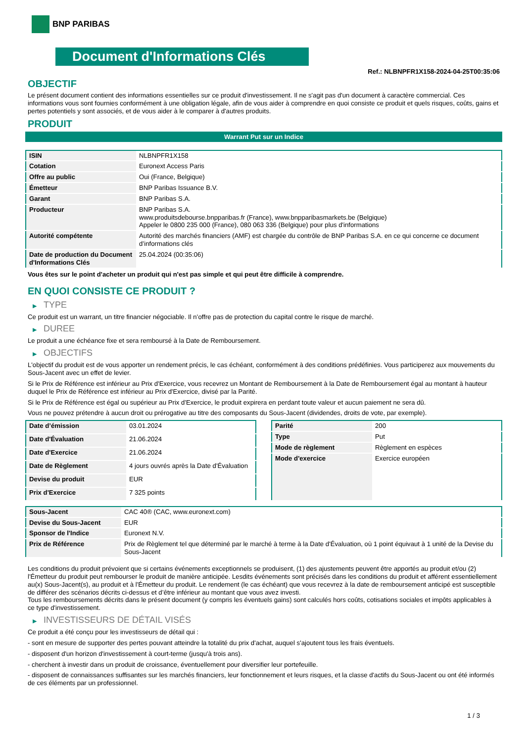BNP PARIBAS
Document d'Informations Clés
Ref.: NLBNPFR1X158-2024-04-25T00:35:06
OBJECTIF
Le présent document contient des informations essentielles sur ce produit d'investissement. Il ne s'agit pas d'un document à caractère commercial. Ces informations vous sont fournies conformément à une obligation légale, afin de vous aider à comprendre en quoi consiste ce produit et quels risques, coûts, gains et pertes potentiels y sont associés, et de vous aider à le comparer à d'autres produits.
PRODUIT
Warrant Put sur un Indice
| ISIN | NLBNPFR1X158 |
| Cotation | Euronext Access Paris |
| Offre au public | Oui (France, Belgique) |
| Émetteur | BNP Paribas Issuance B.V. |
| Garant | BNP Paribas S.A. |
| Producteur | BNP Paribas S.A. www.produitsdebourse.bnpparibas.fr (France), www.bnpparibasmarkets.be (Belgique) Appeler le 0800 235 000 (France), 080 063 336 (Belgique) pour plus d'informations |
| Autorité compétente | Autorité des marchés financiers (AMF) est chargée du contrôle de BNP Paribas S.A. en ce qui concerne ce document d’informations clés |
| Date de production du Document d'Informations Clés | 25.04.2024 (00:35:06) |
Vous êtes sur le point d'acheter un produit qui n'est pas simple et qui peut être difficile à comprendre.
EN QUOI CONSISTE CE PRODUIT ?
▶ TYPE
Ce produit est un warrant, un titre financier négociable. Il n’offre pas de protection du capital contre le risque de marché.
▶ DUREE
Le produit a une échéance fixe et sera remboursé à la Date de Remboursement.
▶ OBJECTIFS
L'objectif du produit est de vous apporter un rendement précis, le cas échéant, conformément à des conditions prédéfinies. Vous participerez aux mouvements du Sous-Jacent avec un effet de levier.
Si le Prix de Référence est inférieur au Prix d'Exercice, vous recevrez un Montant de Remboursement à la Date de Remboursement égal au montant à hauteur duquel le Prix de Référence est inférieur au Prix d'Exercice, divisé par la Parité.
Si le Prix de Référence est égal ou supérieur au Prix d'Exercice, le produit expirera en perdant toute valeur et aucun paiement ne sera dû.
Vous ne pouvez prétendre à aucun droit ou prérogative au titre des composants du Sous-Jacent (dividendes, droits de vote, par exemple).
| Date d’émission | 03.01.2024 |
| Date d'Évaluation | 21.06.2024 |
| Date d'Exercice | 21.06.2024 |
| Date de Règlement | 4 jours ouvrés après la Date d'Évaluation |
| Devise du produit | EUR |
| Prix d'Exercice | 7 325 points |
| Parité | 200 |
| Type | Put |
| Mode de règlement | Règlement en espèces |
| Mode d'exercice | Exercice européen |
| Sous-Jacent | CAC 40® (CAC, www.euronext.com) |
| Devise du Sous-Jacent | EUR |
| Sponsor de l'Indice | Euronext N.V. |
| Prix de Référence | Prix de Règlement tel que déterminé par le marché à terme à la Date d'Évaluation, où 1 point équivaut à 1 unité de la Devise du Sous-Jacent |
Les conditions du produit prévoient que si certains événements exceptionnels se produisent, (1) des ajustements peuvent être apportés au produit et/ou (2) l'Émetteur du produit peut rembourser le produit de manière anticipée. Lesdits événements sont précisés dans les conditions du produit et afférent essentiellement au(x) Sous-Jacent(s), au produit et à l'Émetteur du produit. Le rendement (le cas échéant) que vous recevrez à la date de remboursement anticipé est susceptible de différer des scénarios décrits ci-dessus et d’être inférieur au montant que vous avez investi.
Tous les remboursements décrits dans le présent document (y compris les éventuels gains) sont calculés hors coûts, cotisations sociales et impôts applicables à ce type d'investissement.
▶ INVESTISSEURS DE DÉTAIL VISÉS
Ce produit a été conçu pour les investisseurs de détail qui :
- sont en mesure de supporter des pertes pouvant atteindre la totalité du prix d'achat, auquel s'ajoutent tous les frais éventuels.
- disposent d'un horizon d'investissement à court-terme (jusqu'à trois ans).
- cherchent à investir dans un produit de croissance, éventuellement pour diversifier leur portefeuille.
- disposent de connaissances suffisantes sur les marchés financiers, leur fonctionnement et leurs risques, et la classe d'actifs du Sous-Jacent ou ont été informés de ces éléments par un professionnel.
1 / 3